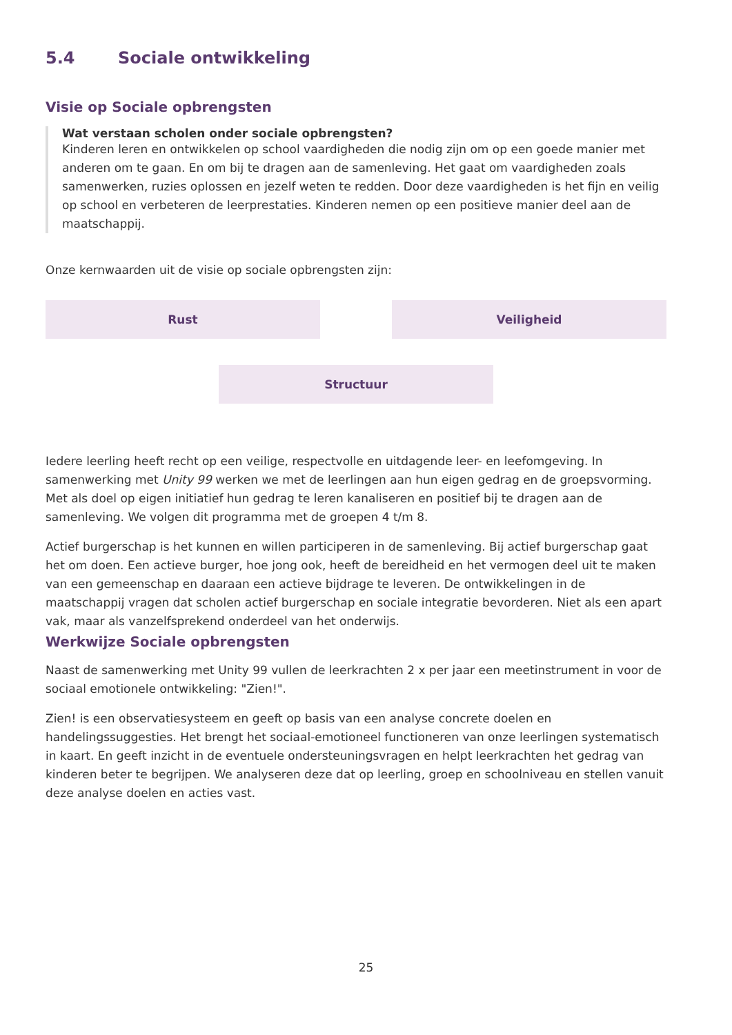5.4 Sociale ontwikkeling
Visie op Sociale opbrengsten
Wat verstaan scholen onder sociale opbrengsten?
Kinderen leren en ontwikkelen op school vaardigheden die nodig zijn om op een goede manier met anderen om te gaan. En om bij te dragen aan de samenleving. Het gaat om vaardigheden zoals samenwerken, ruzies oplossen en jezelf weten te redden. Door deze vaardigheden is het fijn en veilig op school en verbeteren de leerprestaties. Kinderen nemen op een positieve manier deel aan de maatschappij.
Onze kernwaarden uit de visie op sociale opbrengsten zijn:
Rust
Veiligheid
Structuur
Iedere leerling heeft recht op een veilige, respectvolle en uitdagende leer- en leefomgeving. In samenwerking met Unity 99 werken we met de leerlingen aan hun eigen gedrag en de groepsvorming. Met als doel op eigen initiatief hun gedrag te leren kanaliseren en positief bij te dragen aan de samenleving. We volgen dit programma met de groepen 4 t/m 8.
Actief burgerschap is het kunnen en willen participeren in de samenleving. Bij actief burgerschap gaat het om doen. Een actieve burger, hoe jong ook, heeft de bereidheid en het vermogen deel uit te maken van een gemeenschap en daaraan een actieve bijdrage te leveren. De ontwikkelingen in de maatschappij vragen dat scholen actief burgerschap en sociale integratie bevorderen. Niet als een apart vak, maar als vanzelfsprekend onderdeel van het onderwijs.
Werkwijze Sociale opbrengsten
Naast de samenwerking met Unity 99 vullen de leerkrachten 2 x per jaar een meetinstrument in voor de sociaal emotionele ontwikkeling: "Zien!".
Zien! is een observatiesysteem en geeft op basis van een analyse concrete doelen en handelingssuggesties. Het brengt het sociaal-emotioneel functioneren van onze leerlingen systematisch in kaart. En geeft inzicht in de eventuele ondersteuningsvragen en helpt leerkrachten het gedrag van kinderen beter te begrijpen. We analyseren deze dat op leerling, groep en schoolniveau en stellen vanuit deze analyse doelen en acties vast.
25